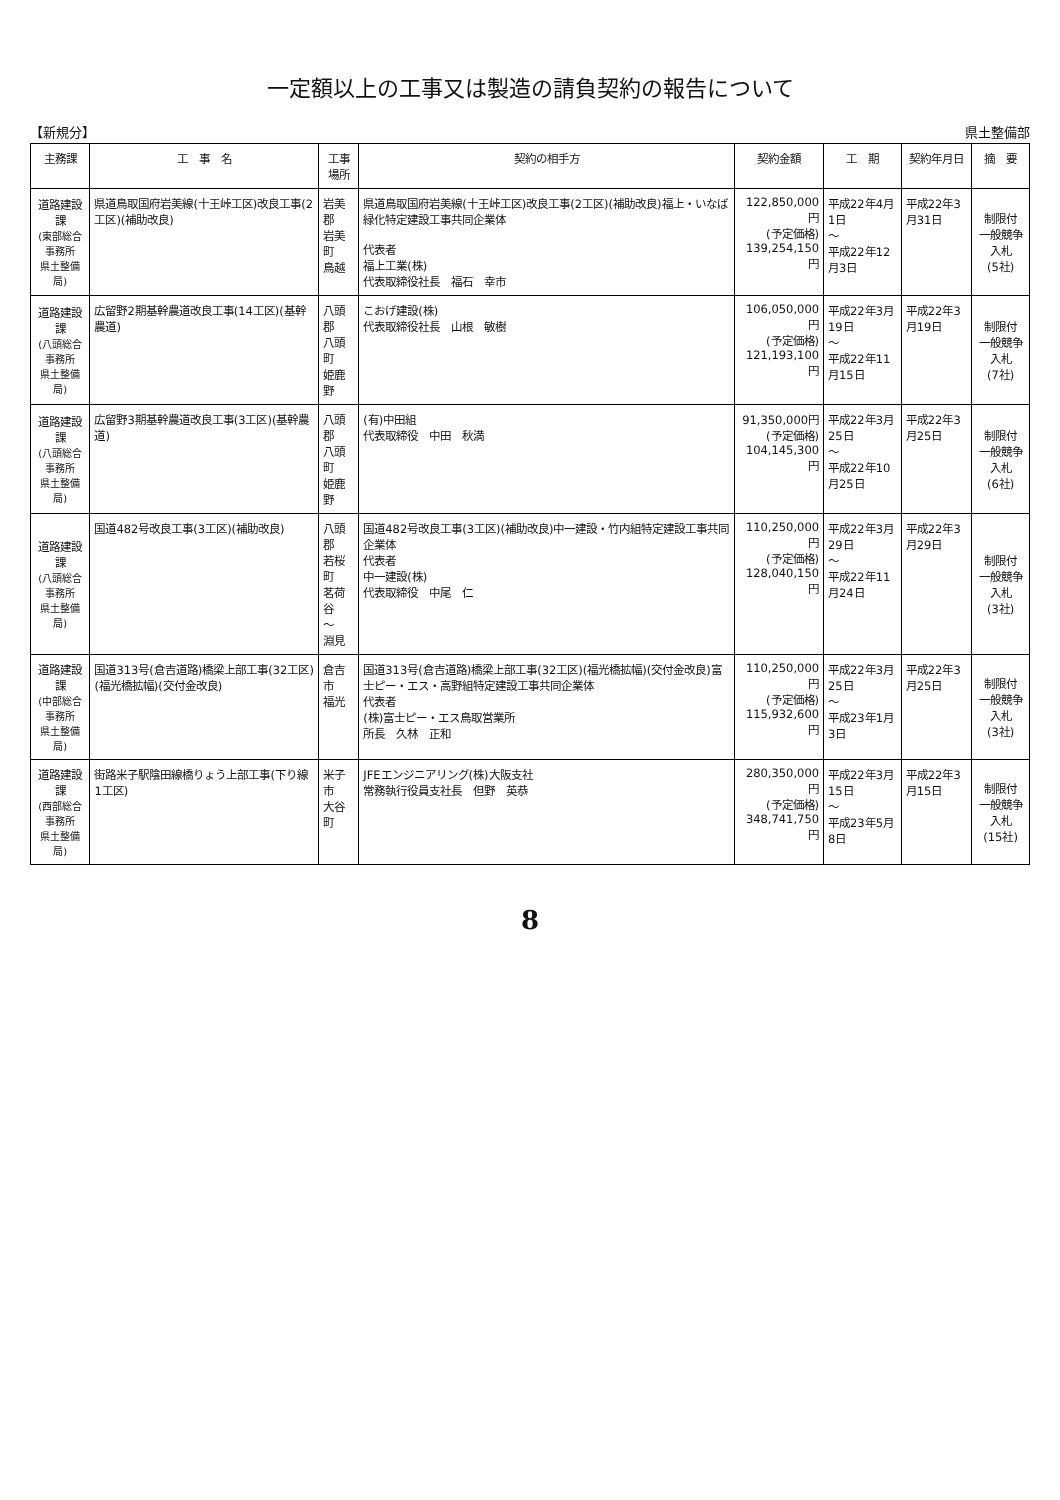一定額以上の工事又は製造の請負契約の報告について
【新規分】 県土整備部
| 主務課 | 工 事 名 | 工事場所 | 契約の相手方 | 契約金額 | 工 期 | 契約年月日 | 摘 要 |
| --- | --- | --- | --- | --- | --- | --- | --- |
| 道路建設課 (東部総合事務所 県土整備局) | 県道鳥取国府岩美線(十王峠工区)改良工事(2工区)(補助改良) | 岩美郡 岩美町 鳥越 | 県道鳥取国府岩美線(十王峠工区)改良工事(2工区)(補助改良)福上・いなば緑化特定建設工事共同企業体 代表者 福上工業(株) 代表取締役社長 福石 幸市 | 122,850,000円 (予定価格) 139,254,150円 | 平成22年4月1日 ～ 平成22年12月3日 | 平成22年3月31日 | 制限付 一般競争入札 (5社) |
| 道路建設課 (八頭総合事務所 県土整備局) | 広留野2期基幹農道改良工事(14工区)(基幹農道) | 八頭郡 八頭町 姫鹿野 | こおげ建設(株) 代表取締役社長 山根 敏樹 | 106,050,000円 (予定価格) 121,193,100円 | 平成22年3月19日 ～ 平成22年11月15日 | 平成22年3月19日 | 制限付 一般競争入札 (7社) |
| 道路建設課 (八頭総合事務所 県土整備局) | 広留野3期基幹農道改良工事(3工区)(基幹農道) | 八頭郡 八頭町 姫鹿野 | (有)中田組 代表取締役 中田 秋満 | 91,350,000円 (予定価格) 104,145,300円 | 平成22年3月25日 ～ 平成22年10月25日 | 平成22年3月25日 | 制限付 一般競争入札 (6社) |
| 道路建設課 (八頭総合事務所 県土整備局) | 国道482号改良工事(3工区)(補助改良) | 八頭郡 若桜町 茗荷谷 ～ 淵見 | 国道482号改良工事(3工区)(補助改良)中一建設・竹内組特定建設工事共同企業体 代表者 中一建設(株) 代表取締役 中尾 仁 | 110,250,000円 (予定価格) 128,040,150円 | 平成22年3月29日 ～ 平成22年11月24日 | 平成22年3月29日 | 制限付 一般競争入札 (3社) |
| 道路建設課 (中部総合事務所 県土整備局) | 国道313号(倉吉道路)橋梁上部工事(32工区)(福光橋拡幅)(交付金改良) | 倉吉市 福光 | 国道313号(倉吉道路)橋梁上部工事(32工区)(福光橋拡幅)(交付金改良)富士ピー・エス・高野組特定建設工事共同企業体 代表者 (株)富士ピー・エス鳥取営業所 所長 久林 正和 | 110,250,000円 (予定価格) 115,932,600円 | 平成22年3月25日 ～ 平成23年1月3日 | 平成22年3月25日 | 制限付 一般競争入札 (3社) |
| 道路建設課 (西部総合事務所 県土整備局) | 街路米子駅陰田線橋りょう上部工事(下り線1工区) | 米子市 大谷町 | JFEエンジニアリング(株)大阪支社 常務執行役員支社長 但野 英恭 | 280,350,000円 (予定価格) 348,741,750円 | 平成22年3月15日 ～ 平成23年5月8日 | 平成22年3月15日 | 制限付 一般競争入札 (15社) |
8